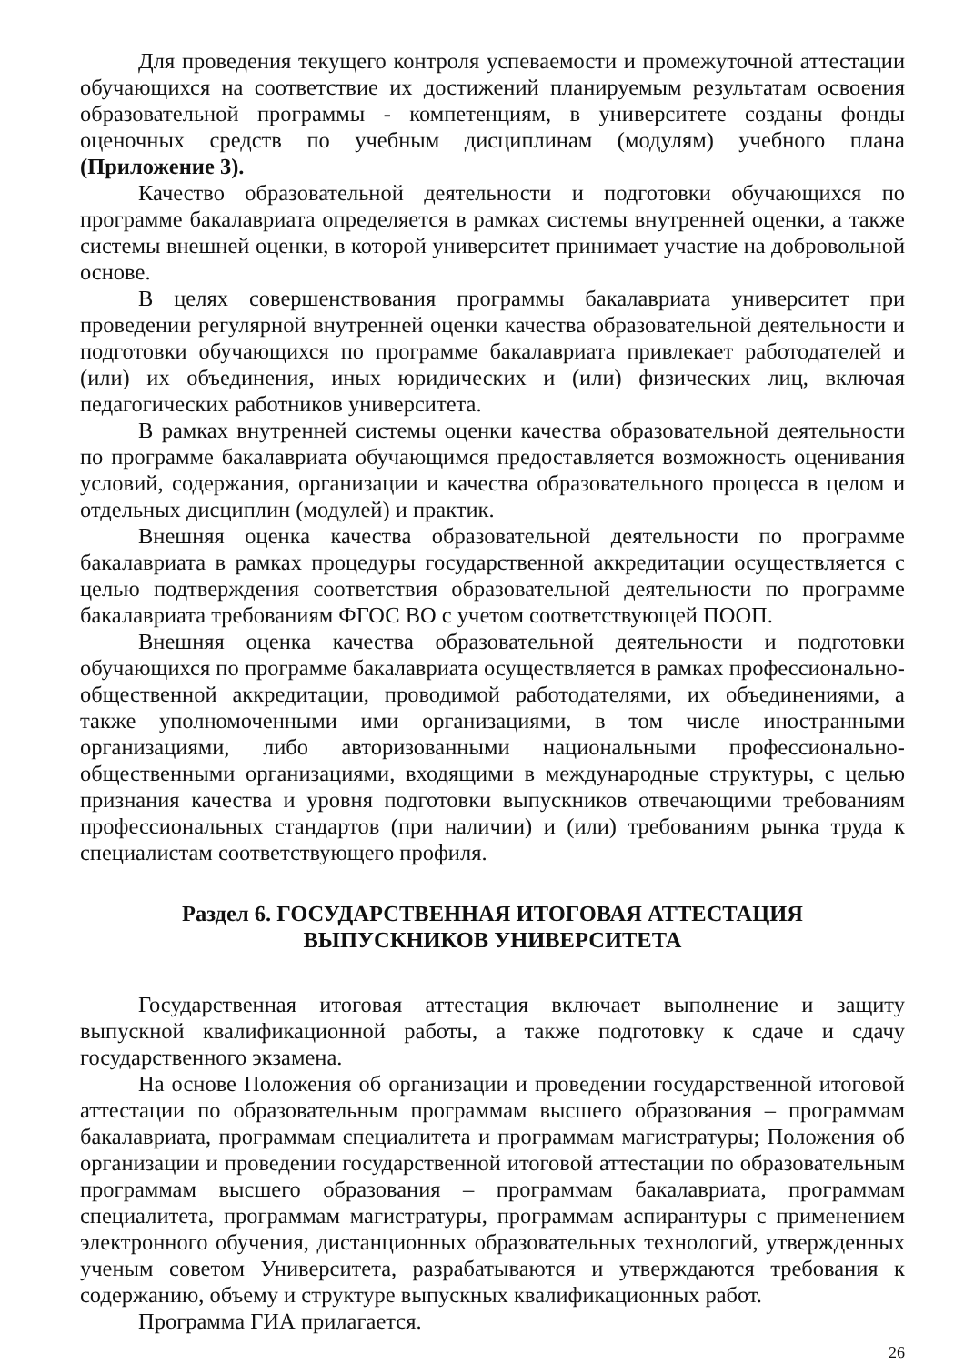Для проведения текущего контроля успеваемости и промежуточной аттестации обучающихся на соответствие их достижений планируемым результатам освоения образовательной программы - компетенциям, в университете созданы фонды оценочных средств по учебным дисциплинам (модулям) учебного плана (Приложение 3).
Качество образовательной деятельности и подготовки обучающихся по программе бакалавриата определяется в рамках системы внутренней оценки, а также системы внешней оценки, в которой университет принимает участие на добровольной основе.
В целях совершенствования программы бакалавриата университет при проведении регулярной внутренней оценки качества образовательной деятельности и подготовки обучающихся по программе бакалавриата привлекает работодателей и (или) их объединения, иных юридических и (или) физических лиц, включая педагогических работников университета.
В рамках внутренней системы оценки качества образовательной деятельности по программе бакалавриата обучающимся предоставляется возможность оценивания условий, содержания, организации и качества образовательного процесса в целом и отдельных дисциплин (модулей) и практик.
Внешняя оценка качества образовательной деятельности по программе бакалавриата в рамках процедуры государственной аккредитации осуществляется с целью подтверждения соответствия образовательной деятельности по программе бакалавриата требованиям ФГОС ВО с учетом соответствующей ПООП.
Внешняя оценка качества образовательной деятельности и подготовки обучающихся по программе бакалавриата осуществляется в рамках профессионально-общественной аккредитации, проводимой работодателями, их объединениями, а также уполномоченными ими организациями, в том числе иностранными организациями, либо авторизованными национальными профессионально-общественными организациями, входящими в международные структуры, с целью признания качества и уровня подготовки выпускников отвечающими требованиям профессиональных стандартов (при наличии) и (или) требованиям рынка труда к специалистам соответствующего профиля.
Раздел 6. ГОСУДАРСТВЕННАЯ ИТОГОВАЯ АТТЕСТАЦИЯ
ВЫПУСКНИКОВ УНИВЕРСИТЕТА
Государственная итоговая аттестация включает выполнение и защиту выпускной квалификационной работы, а также подготовку к сдаче и сдачу государственного экзамена.
На основе Положения об организации и проведении государственной итоговой аттестации по образовательным программам высшего образования – программам бакалавриата, программам специалитета и программам магистратуры; Положения об организации и проведении государственной итоговой аттестации по образовательным программам высшего образования – программам бакалавриата, программам специалитета, программам магистратуры, программам аспирантуры с применением электронного обучения, дистанционных образовательных технологий, утвержденных ученым советом Университета, разрабатываются и утверждаются требования к содержанию, объему и структуре выпускных квалификационных работ.
Программа ГИА прилагается.
26